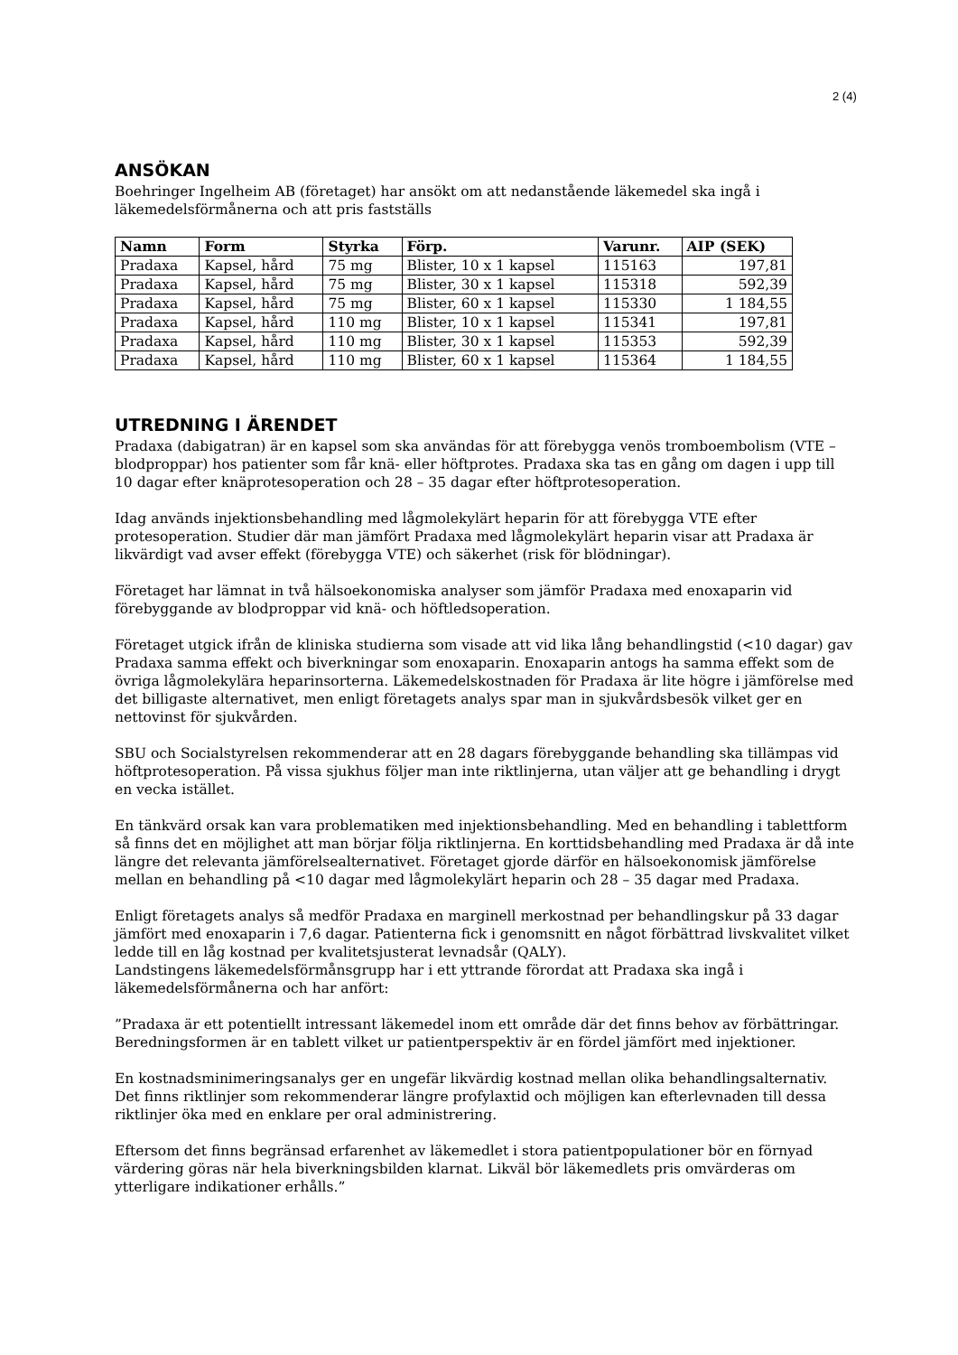2 (4)
ANSÖKAN
Boehringer Ingelheim AB (företaget) har ansökt om att nedanstående läkemedel ska ingå i läkemedelsförmånerna och att pris fastställs
| Namn | Form | Styrka | Förp. | Varunr. | AIP (SEK) |
| --- | --- | --- | --- | --- | --- |
| Pradaxa | Kapsel, hård | 75 mg | Blister, 10 x 1 kapsel | 115163 | 197,81 |
| Pradaxa | Kapsel, hård | 75 mg | Blister, 30 x 1 kapsel | 115318 | 592,39 |
| Pradaxa | Kapsel, hård | 75 mg | Blister, 60 x 1 kapsel | 115330 | 1 184,55 |
| Pradaxa | Kapsel, hård | 110 mg | Blister, 10 x 1 kapsel | 115341 | 197,81 |
| Pradaxa | Kapsel, hård | 110 mg | Blister, 30 x 1 kapsel | 115353 | 592,39 |
| Pradaxa | Kapsel, hård | 110 mg | Blister, 60 x 1 kapsel | 115364 | 1 184,55 |
UTREDNING I ÄRENDET
Pradaxa (dabigatran) är en kapsel som ska användas för att förebygga venös tromboembolism (VTE – blodproppar) hos patienter som får knä- eller höftprotes. Pradaxa ska tas en gång om dagen i upp till 10 dagar efter knäprotesoperation och 28 – 35 dagar efter höftprotesoperation.
Idag används injektionsbehandling med lågmolekylärt heparin för att förebygga VTE efter protesoperation. Studier där man jämfört Pradaxa med lågmolekylärt heparin visar att Pradaxa är likvärdigt vad avser effekt (förebygga VTE) och säkerhet (risk för blödningar).
Företaget har lämnat in två hälsoekonomiska analyser som jämför Pradaxa med enoxaparin vid förebyggande av blodproppar vid knä- och höftledsoperation.
Företaget utgick ifrån de kliniska studierna som visade att vid lika lång behandlingstid (<10 dagar) gav Pradaxa samma effekt och biverkningar som enoxaparin. Enoxaparin antogs ha samma effekt som de övriga lågmolekylära heparinsorterna. Läkemedelskostnaden för Pradaxa är lite högre i jämförelse med det billigaste alternativet, men enligt företagets analys spar man in sjukvårdsbesök vilket ger en nettovinst för sjukvården.
SBU och Socialstyrelsen rekommenderar att en 28 dagars förebyggande behandling ska tillämpas vid höftprotesoperation. På vissa sjukhus följer man inte riktlinjerna, utan väljer att ge behandling i drygt en vecka istället.
En tänkvärd orsak kan vara problematiken med injektionsbehandling. Med en behandling i tablettform så finns det en möjlighet att man börjar följa riktlinjerna. En korttidsbehandling med Pradaxa är då inte längre det relevanta jämförelsealternativet. Företaget gjorde därför en hälsoekonomisk jämförelse mellan en behandling på <10 dagar med lågmolekylärt heparin och 28 – 35 dagar med Pradaxa.
Enligt företagets analys så medför Pradaxa en marginell merkostnad per behandlingskur på 33 dagar jämfört med enoxaparin i 7,6 dagar. Patienterna fick i genomsnitt en något förbättrad livskvalitet vilket ledde till en låg kostnad per kvalitetsjusterat levnadsår (QALY).
Landstingens läkemedelsförmånsgrupp har i ett yttrande förordat att Pradaxa ska ingå i läkemedelsförmånerna och har anfört:
”Pradaxa är ett potentiellt intressant läkemedel inom ett område där det finns behov av förbättringar. Beredningsformen är en tablett vilket ur patientperspektiv är en fördel jämfört med injektioner.
En kostnadsminimeringsanalys ger en ungefär likvärdig kostnad mellan olika behandlingsalternativ. Det finns riktlinjer som rekommenderar längre profylaxtid och möjligen kan efterlevnaden till dessa riktlinjer öka med en enklare per oral administrering.
Eftersom det finns begränsad erfarenhet av läkemedlet i stora patientpopulationer bör en förnyad värdering göras när hela biverkningsbilden klarnat. Likväl bör läkemedlets pris omvärderas om ytterligare indikationer erhålls.”